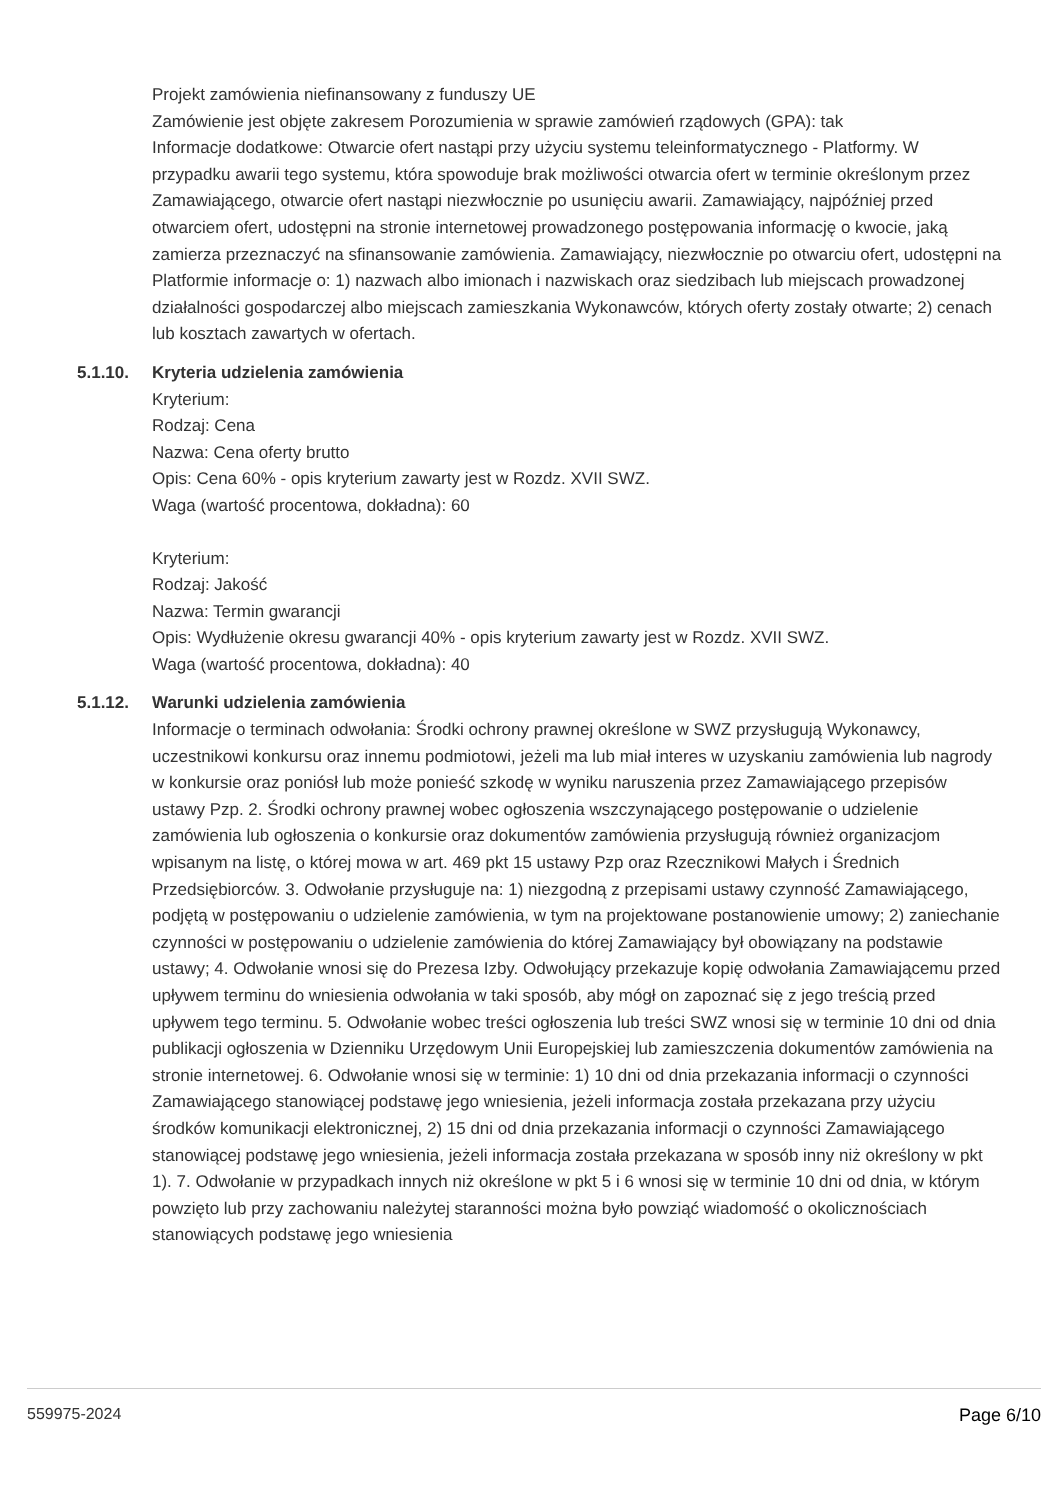Projekt zamówienia niefinansowany z funduszy UE
Zamówienie jest objęte zakresem Porozumienia w sprawie zamówień rządowych (GPA): tak
Informacje dodatkowe: Otwarcie ofert nastąpi przy użyciu systemu teleinformatycznego - Platformy. W przypadku awarii tego systemu, która spowoduje brak możliwości otwarcia ofert w terminie określonym przez Zamawiającego, otwarcie ofert nastąpi niezwłocznie po usunięciu awarii. Zamawiający, najpóźniej przed otwarciem ofert, udostępni na stronie internetowej prowadzonego postępowania informację o kwocie, jaką zamierza przeznaczyć na sfinansowanie zamówienia. Zamawiający, niezwłocznie po otwarciu ofert, udostępni na Platformie informacje o: 1) nazwach albo imionach i nazwiskach oraz siedzibach lub miejscach prowadzonej działalności gospodarczej albo miejscach zamieszkania Wykonawców, których oferty zostały otwarte; 2) cenach lub kosztach zawartych w ofertach.
5.1.10. Kryteria udzielenia zamówienia
Kryterium:
Rodzaj: Cena
Nazwa: Cena oferty brutto
Opis: Cena 60% - opis kryterium zawarty jest w Rozdz. XVII SWZ.
Waga (wartość procentowa, dokładna): 60
Kryterium:
Rodzaj: Jakość
Nazwa: Termin gwarancji
Opis: Wydłużenie okresu gwarancji 40% - opis kryterium zawarty jest w Rozdz. XVII SWZ.
Waga (wartość procentowa, dokładna): 40
5.1.12. Warunki udzielenia zamówienia
Informacje o terminach odwołania: Środki ochrony prawnej określone w SWZ przysługują Wykonawcy, uczestnikowi konkursu oraz innemu podmiotowi, jeżeli ma lub miał interes w uzyskaniu zamówienia lub nagrody w konkursie oraz poniósł lub może ponieść szkodę w wyniku naruszenia przez Zamawiającego przepisów ustawy Pzp. 2. Środki ochrony prawnej wobec ogłoszenia wszczynającego postępowanie o udzielenie zamówienia lub ogłoszenia o konkursie oraz dokumentów zamówienia przysługują również organizacjom wpisanym na listę, o której mowa w art. 469 pkt 15 ustawy Pzp oraz Rzecznikowi Małych i Średnich Przedsiębiorców. 3. Odwołanie przysługuje na: 1) niezgodną z przepisami ustawy czynność Zamawiającego, podjętą w postępowaniu o udzielenie zamówienia, w tym na projektowane postanowienie umowy; 2) zaniechanie czynności w postępowaniu o udzielenie zamówienia do której Zamawiający był obowiązany na podstawie ustawy; 4. Odwołanie wnosi się do Prezesa Izby. Odwołujący przekazuje kopię odwołania Zamawiającemu przed upływem terminu do wniesienia odwołania w taki sposób, aby mógł on zapoznać się z jego treścią przed upływem tego terminu. 5. Odwołanie wobec treści ogłoszenia lub treści SWZ wnosi się w terminie 10 dni od dnia publikacji ogłoszenia w Dzienniku Urzędowym Unii Europejskiej lub zamieszczenia dokumentów zamówienia na stronie internetowej. 6. Odwołanie wnosi się w terminie: 1) 10 dni od dnia przekazania informacji o czynności Zamawiającego stanowiącej podstawę jego wniesienia, jeżeli informacja została przekazana przy użyciu środków komunikacji elektronicznej, 2) 15 dni od dnia przekazania informacji o czynności Zamawiającego stanowiącej podstawę jego wniesienia, jeżeli informacja została przekazana w sposób inny niż określony w pkt 1). 7. Odwołanie w przypadkach innych niż określone w pkt 5 i 6 wnosi się w terminie 10 dni od dnia, w którym powzięto lub przy zachowaniu należytej staranności można było powziąć wiadomość o okolicznościach stanowiących podstawę jego wniesienia
559975-2024 Page 6/10